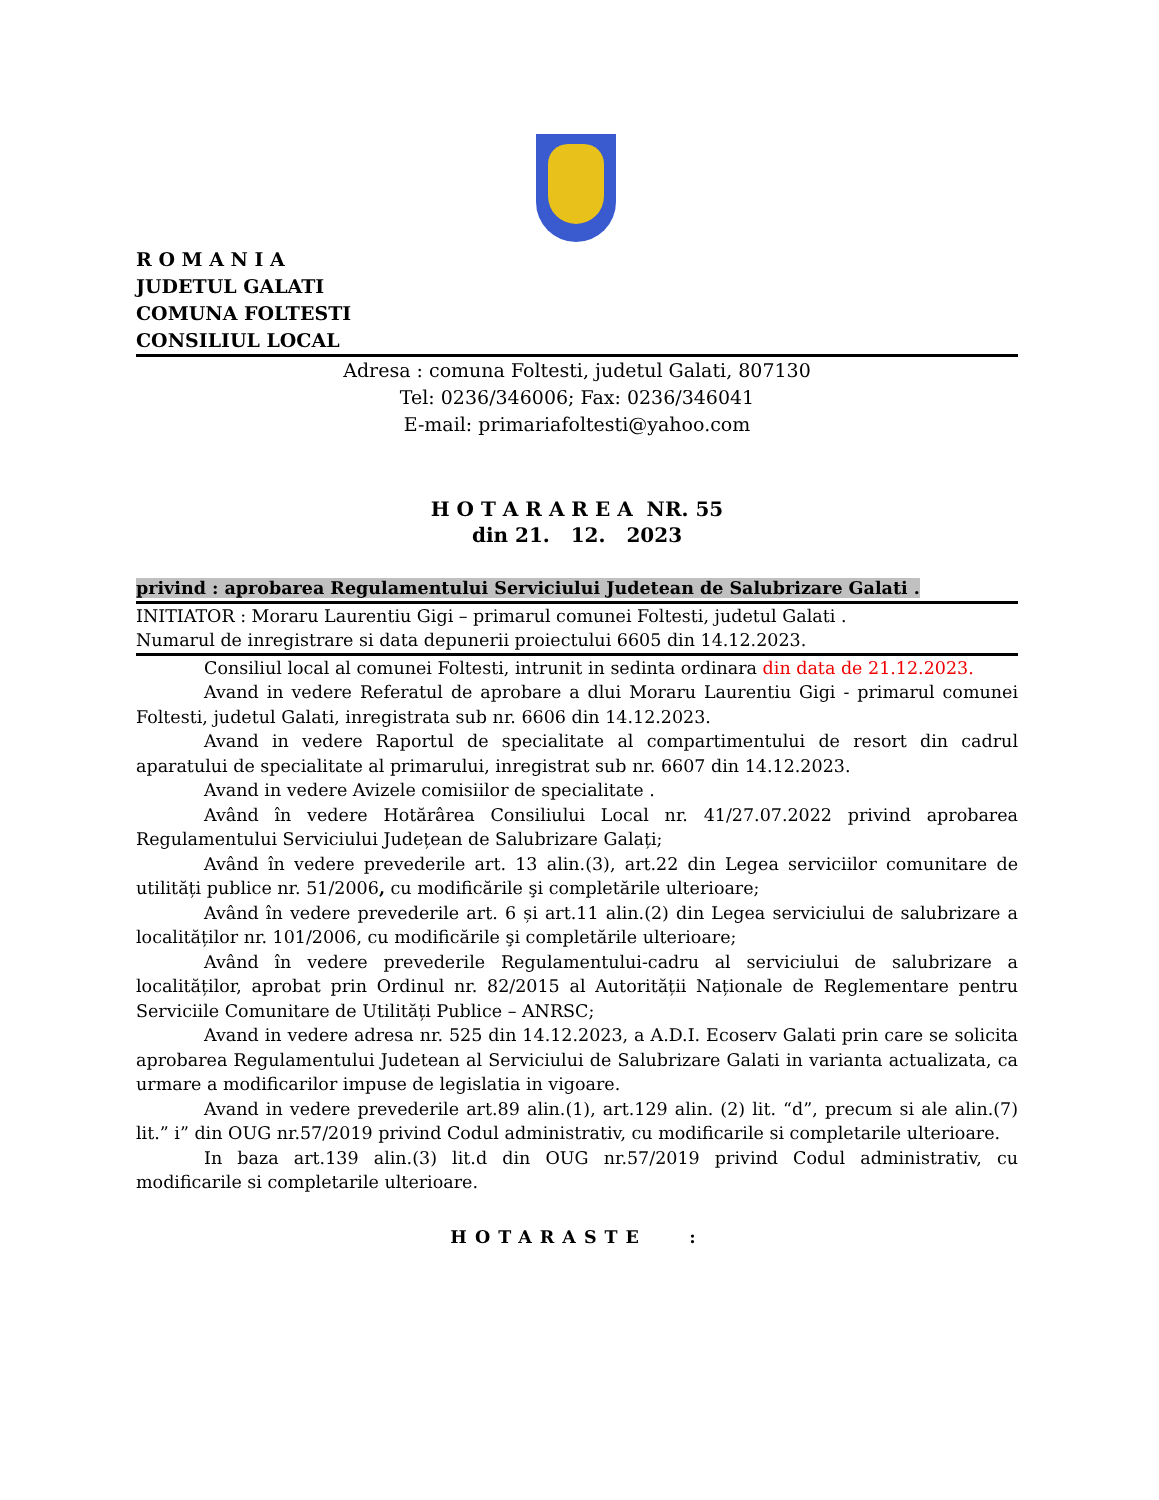R O M A N I A
JUDETUL GALATI
COMUNA FOLTESTI
CONSILIUL LOCAL
Adresa : comuna Foltesti, judetul Galati, 807130
Tel: 0236/346006; Fax: 0236/346041
E-mail: primariafoltesti@yahoo.com
H O T A R A R E A NR. 55
din 21. 12. 2023
privind : aprobarea Regulamentului Serviciului Judetean de Salubrizare Galati .
INITIATOR : Moraru Laurentiu Gigi – primarul comunei Foltesti, judetul Galati .
Numarul de inregistrare si data depunerii proiectului 6605 din 14.12.2023.
Consiliul local al comunei Foltesti, intrunit in sedinta ordinara din data de 21.12.2023.
Avand in vedere Referatul de aprobare a dlui Moraru Laurentiu Gigi - primarul comunei Foltesti, judetul Galati, inregistrata sub nr. 6606 din 14.12.2023.
Avand in vedere Raportul de specialitate al compartimentului de resort din cadrul aparatului de specialitate al primarului, inregistrat sub nr. 6607 din 14.12.2023.
Avand in vedere Avizele comisiilor de specialitate .
Având în vedere Hotărârea Consiliului Local nr. 41/27.07.2022 privind aprobarea Regulamentului Serviciului Județean de Salubrizare Galați;
Având în vedere prevederile art. 13 alin.(3), art.22 din Legea serviciilor comunitare de utilități publice nr. 51/2006, cu modificările şi completările ulterioare;
Având în vedere prevederile art. 6 și art.11 alin.(2) din Legea serviciului de salubrizare a localităților nr. 101/2006, cu modificările şi completările ulterioare;
Având în vedere prevederile Regulamentului-cadru al serviciului de salubrizare a localităților, aprobat prin Ordinul nr. 82/2015 al Autorității Naționale de Reglementare pentru Serviciile Comunitare de Utilități Publice – ANRSC;
Avand in vedere adresa nr. 525 din 14.12.2023, a A.D.I. Ecoserv Galati prin care se solicita aprobarea Regulamentului Judetean al Serviciului de Salubrizare Galati in varianta actualizata, ca urmare a modificarilor impuse de legislatia in vigoare.
Avand in vedere prevederile art.89 alin.(1), art.129 alin. (2) lit. “d”, precum si ale alin.(7) lit.” i” din OUG nr.57/2019 privind Codul administrativ, cu modificarile si completarile ulterioare.
In baza art.139 alin.(3) lit.d din OUG nr.57/2019 privind Codul administrativ, cu modificarile si completarile ulterioare.
HOTARASTE :